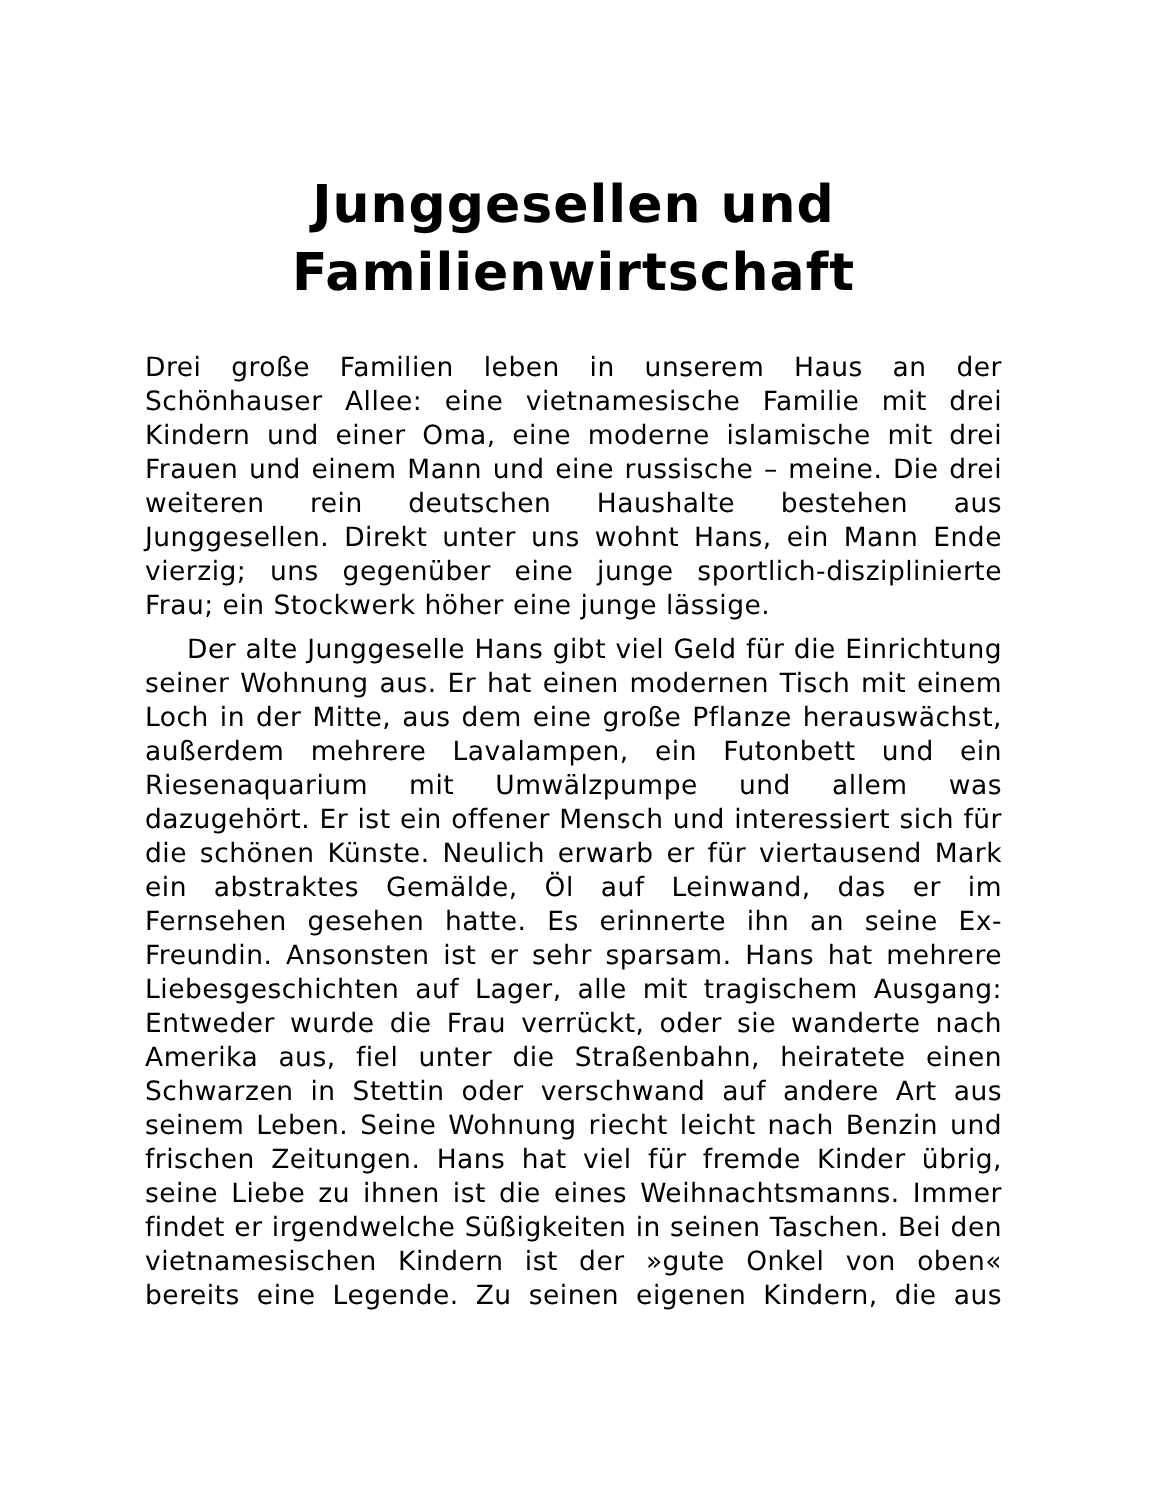Junggesellen und Familienwirtschaft
Drei große Familien leben in unserem Haus an der Schönhauser Allee: eine vietnamesische Familie mit drei Kindern und einer Oma, eine moderne islamische mit drei Frauen und einem Mann und eine russische – meine. Die drei weiteren rein deutschen Haushalte bestehen aus Junggesellen. Direkt unter uns wohnt Hans, ein Mann Ende vierzig; uns gegenüber eine junge sportlich-disziplinierte Frau; ein Stockwerk höher eine junge lässige.
Der alte Junggeselle Hans gibt viel Geld für die Einrichtung seiner Wohnung aus. Er hat einen modernen Tisch mit einem Loch in der Mitte, aus dem eine große Pflanze herauswächst, außerdem mehrere Lavalampen, ein Futonbett und ein Riesenaquarium mit Umwälzpumpe und allem was dazugehört. Er ist ein offener Mensch und interessiert sich für die schönen Künste. Neulich erwarb er für viertausend Mark ein abstraktes Gemälde, Öl auf Leinwand, das er im Fernsehen gesehen hatte. Es erinnerte ihn an seine Ex-Freundin. Ansonsten ist er sehr sparsam. Hans hat mehrere Liebesgeschichten auf Lager, alle mit tragischem Ausgang: Entweder wurde die Frau verrückt, oder sie wanderte nach Amerika aus, fiel unter die Straßenbahn, heiratete einen Schwarzen in Stettin oder verschwand auf andere Art aus seinem Leben. Seine Wohnung riecht leicht nach Benzin und frischen Zeitungen. Hans hat viel für fremde Kinder übrig, seine Liebe zu ihnen ist die eines Weihnachtsmanns. Immer findet er irgendwelche Süßigkeiten in seinen Taschen. Bei den vietnamesischen Kindern ist der »gute Onkel von oben« bereits eine Legende. Zu seinen eigenen Kindern, die aus